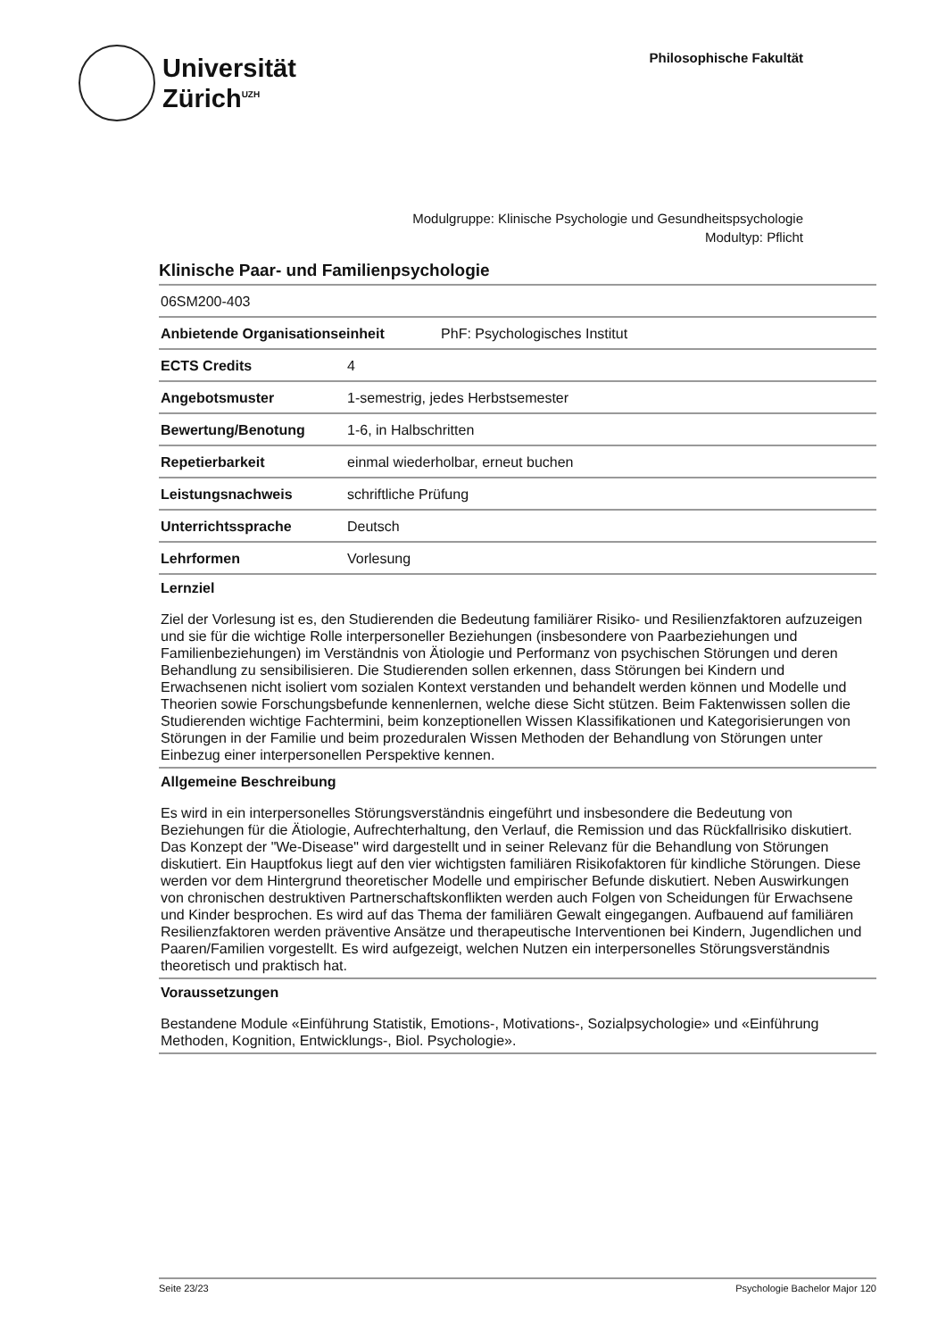Universität
Zürich<sup>UZH</sup>
Philosophische Fakultät
Modulgruppe: Klinische Psychologie und Gesundheitspsychologie
Modultyp: Pflicht
Klinische Paar- und Familienpsychologie
| 06SM200-403 | | |
| Anbietende Organisationseinheit | | PhF: Psychologisches Institut |
| ECTS Credits | 4 | |
| Angebotsmuster | 1-semestrig, jedes Herbstsemester | |
| Bewertung/Benotung | 1-6, in Halbschritten | |
| Repetierbarkeit | einmal wiederholbar, erneut buchen | |
| Leistungsnachweis | schriftliche Prüfung | |
| Unterrichtssprache | Deutsch | |
| Lehrformen | Vorlesung | |
Lernziel
Ziel der Vorlesung ist es, den Studierenden die Bedeutung familiärer Risiko- und Resilienzfaktoren aufzuzeigen und sie für die wichtige Rolle interpersoneller Beziehungen (insbesondere von Paarbeziehungen und Familienbeziehungen) im Verständnis von Ätiologie und Performanz von psychischen Störungen und deren Behandlung zu sensibilisieren. Die Studierenden sollen erkennen, dass Störungen bei Kindern und Erwachsenen nicht isoliert vom sozialen Kontext verstanden und behandelt werden können und Modelle und Theorien sowie Forschungsbefunde kennenlernen, welche diese Sicht stützen. Beim Faktenwissen sollen die Studierenden wichtige Fachtermini, beim konzeptionellen Wissen Klassifikationen und Kategorisierungen von Störungen in der Familie und beim prozeduralen Wissen Methoden der Behandlung von Störungen unter Einbezug einer interpersonellen Perspektive kennen.
Allgemeine Beschreibung
Es wird in ein interpersonelles Störungsverständnis eingeführt und insbesondere die Bedeutung von Beziehungen für die Ätiologie, Aufrechterhaltung, den Verlauf, die Remission und das Rückfallrisiko diskutiert. Das Konzept der "We-Disease" wird dargestellt und in seiner Relevanz für die Behandlung von Störungen diskutiert. Ein Hauptfokus liegt auf den vier wichtigsten familiären Risikofaktoren für kindliche Störungen. Diese werden vor dem Hintergrund theoretischer Modelle und empirischer Befunde diskutiert. Neben Auswirkungen von chronischen destruktiven Partnerschaftskonflikten werden auch Folgen von Scheidungen für Erwachsene und Kinder besprochen. Es wird auf das Thema der familiären Gewalt eingegangen. Aufbauend auf familiären Resilienzfaktoren werden präventive Ansätze und therapeutische Interventionen bei Kindern, Jugendlichen und Paaren/Familien vorgestellt. Es wird aufgezeigt, welchen Nutzen ein interpersonelles Störungsverständnis theoretisch und praktisch hat.
Voraussetzungen
Bestandene Module «Einführung Statistik, Emotions-, Motivations-, Sozialpsychologie» und «Einführung Methoden, Kognition, Entwicklungs-, Biol. Psychologie».
Seite 23/23 Psychologie Bachelor Major 120